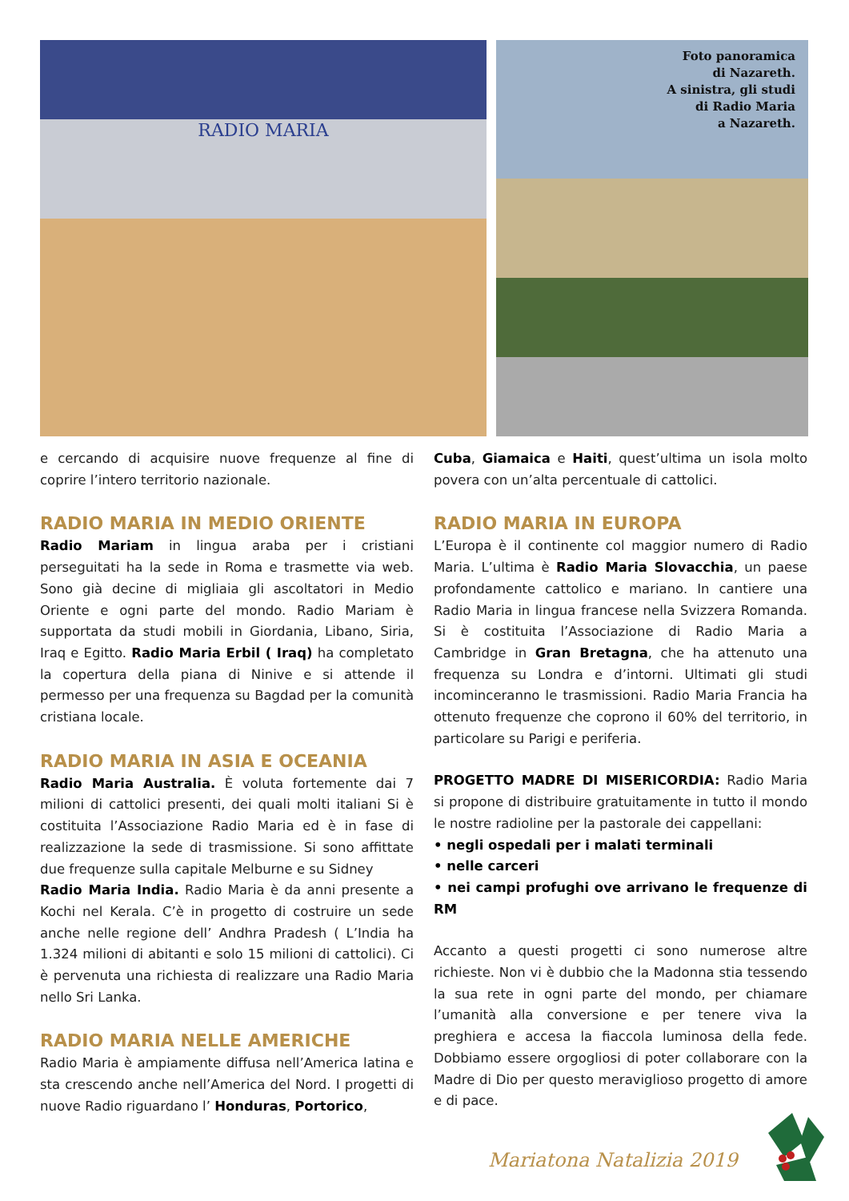RADIO MARIA
Foto panoramica
di Nazareth.
A sinistra, gli studi
di Radio Maria
a Nazareth.
e cercando di acquisire nuove frequenze al fine di coprire l’intero territorio nazionale.
RADIO MARIA IN MEDIO ORIENTE
Radio Mariam in lingua araba per i cristiani perseguitati ha la sede in Roma e trasmette via web. Sono già decine di migliaia gli ascoltatori in Medio Oriente e ogni parte del mondo. Radio Mariam è supportata da studi mobili in Giordania, Libano, Siria, Iraq e Egitto. Radio Maria Erbil ( Iraq) ha completato la copertura della piana di Ninive e si attende il permesso per una frequenza su Bagdad per la comunità cristiana locale.
RADIO MARIA IN ASIA E OCEANIA
Radio Maria Australia. È voluta fortemente dai 7 milioni di cattolici presenti, dei quali molti italiani Si è costituita l’Associazione Radio Maria ed è in fase di realizzazione la sede di trasmissione. Si sono affittate due frequenze sulla capitale Melburne e su Sidney
Radio Maria India. Radio Maria è da anni presente a Kochi nel Kerala. C’è in progetto di costruire un sede anche nelle regione dell’ Andhra Pradesh ( L’India ha 1.324 milioni di abitanti e solo 15 milioni di cattolici). Ci è pervenuta una richiesta di realizzare una Radio Maria nello Sri Lanka.
RADIO MARIA NELLE AMERICHE
Radio Maria è ampiamente diffusa nell’America latina e sta crescendo anche nell’America del Nord. I progetti di nuove Radio riguardano l’ Honduras, Portorico,
Cuba, Giamaica e Haiti, quest’ultima un isola molto povera con un’alta percentuale di cattolici.
RADIO MARIA IN EUROPA
L’Europa è il continente col maggior numero di Radio Maria. L’ultima è Radio Maria Slovacchia, un paese profondamente cattolico e mariano. In cantiere una Radio Maria in lingua francese nella Svizzera Romanda. Si è costituita l’Associazione di Radio Maria a Cambridge in Gran Bretagna, che ha attenuto una frequenza su Londra e d’intorni. Ultimati gli studi incominceranno le trasmissioni. Radio Maria Francia ha ottenuto frequenze che coprono il 60% del territorio, in particolare su Parigi e periferia.
PROGETTO MADRE DI MISERICORDIA: Radio Maria si propone di distribuire gratuitamente in tutto il mondo le nostre radioline per la pastorale dei cappellani:
• negli ospedali per i malati terminali
• nelle carceri
• nei campi profughi ove arrivano le frequenze di RM
Accanto a questi progetti ci sono numerose altre richieste. Non vi è dubbio che la Madonna stia tessendo la sua rete in ogni parte del mondo, per chiamare l’umanità alla conversione e per tenere viva la preghiera e accesa la fiaccola luminosa della fede. Dobbiamo essere orgogliosi di poter collaborare con la Madre di Dio per questo meraviglioso progetto di amore e di pace.
Mariatona Natalizia 2019